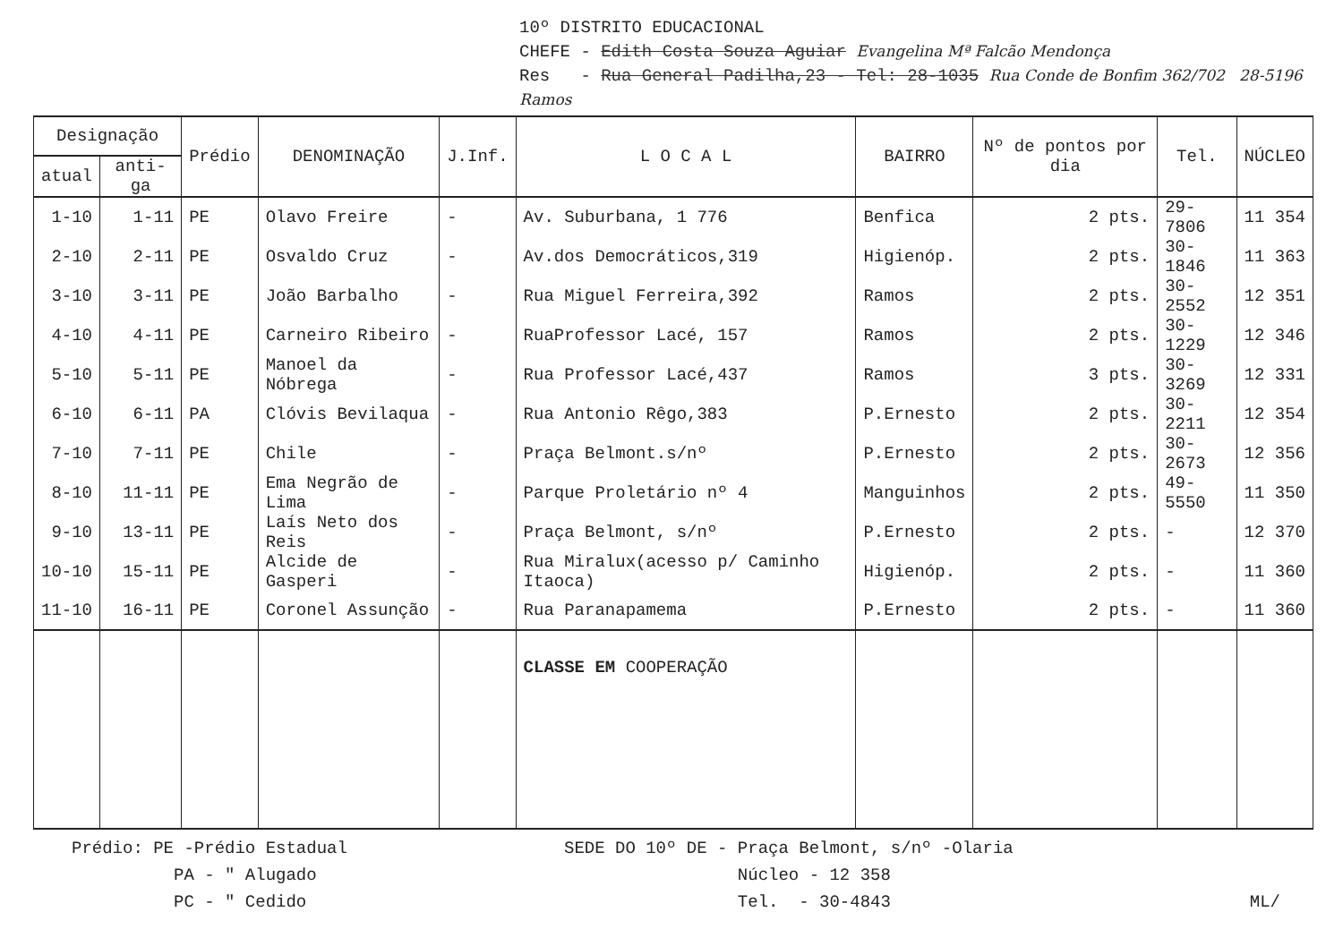10º DISTRITO EDUCACIONAL
CHEFE - Edith Costa Souza Aguiar Evangelina Mª Falcão Mendonça
Res - Rua General Padilha,23 - Tel: 28-1035 Rua Conde de Bonfim 362/702 28-5196 Ramos
| Designação | | Prédio | DENOMINAÇÃO | J.Inf. | L O C A L | BAIRRO | Nº de pontos por dia | Tel. | NÚCLEO |
| --- | --- | --- | --- | --- | --- | --- | --- | --- | --- |
| atual | anti-ga | | | | | | | | |
| 1-10 | 1-11 | PE | Olavo Freire | - | Av. Suburbana, 1 776 | Benfica | 2 pts. | 29-7806 | 11 354 |
| 2-10 | 2-11 | PE | Osvaldo Cruz | - | Av.dos Democráticos,319 | Higienóp. | 2 pts. | 30-1846 | 11 363 |
| 3-10 | 3-11 | PE | João Barbalho | - | Rua Miguel Ferreira,392 | Ramos | 2 pts. | 30-2552 | 12 351 |
| 4-10 | 4-11 | PE | Carneiro Ribeiro | - | RuaProfessor Lacé, 157 | Ramos | 2 pts. | 30-1229 | 12 346 |
| 5-10 | 5-11 | PE | Manoel da Nóbrega | - | Rua Professor Lacé,437 | Ramos | 3 pts. | 30-3269 | 12 331 |
| 6-10 | 6-11 | PA | Clóvis Bevilaqua | - | Rua Antonio Rêgo,383 | P.Ernesto | 2 pts. | 30-2211 | 12 354 |
| 7-10 | 7-11 | PE | Chile | - | Praça Belmont.s/nº | P.Ernesto | 2 pts. | 30-2673 | 12 356 |
| 8-10 | 11-11 | PE | Ema Negrão de Lima | - | Parque Proletário nº 4 | Manguinhos | 2 pts. | 49-5550 | 11 350 |
| 9-10 | 13-11 | PE | Laís Neto dos Reis | - | Praça Belmont, s/nº | P.Ernesto | 2 pts. | - | 12 370 |
| 10-10 | 15-11 | PE | Alcide de Gasperi | - | Rua Miralux(acesso p/ Caminho Itaoca) | Higienóp. | 2 pts. | - | 11 360 |
| 11-10 | 16-11 | PE | Coronel Assunção | - | Rua Paranapamema | P.Ernesto | 2 pts. | - | 11 360 |
| | | | | | CLASSE EM COOPERAÇÃO | | | | |
Prédio: PE -Prédio Estadual
PA - " Alugado
PC - " Cedido
SEDE DO 10º DE - Praça Belmont, s/nº -Olaria
Núcleo - 12 358
Tel. - 30-4843
ML/